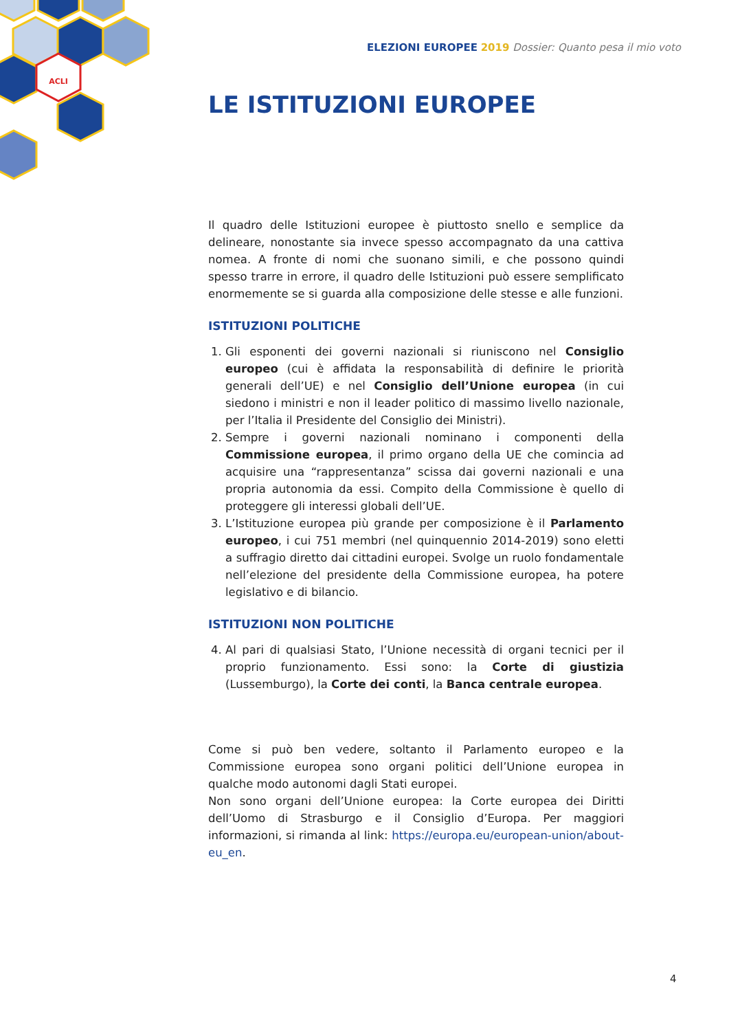ACLI
ELEZIONI EUROPEE 2019 Dossier: Quanto pesa il mio voto
LE ISTITUZIONI EUROPEE
Il quadro delle Istituzioni europee è piuttosto snello e semplice da delineare, nonostante sia invece spesso accompagnato da una cattiva nomea. A fronte di nomi che suonano simili, e che possono quindi spesso trarre in errore, il quadro delle Istituzioni può essere semplificato enormemente se si guarda alla composizione delle stesse e alle funzioni.
ISTITUZIONI POLITICHE
1. Gli esponenti dei governi nazionali si riuniscono nel Consiglio europeo (cui è affidata la responsabilità di definire le priorità generali dell’UE) e nel Consiglio dell’Unione europea (in cui siedono i ministri e non il leader politico di massimo livello nazionale, per l’Italia il Presidente del Consiglio dei Ministri).
2. Sempre i governi nazionali nominano i componenti della Commissione europea, il primo organo della UE che comincia ad acquisire una “rappresentanza” scissa dai governi nazionali e una propria autonomia da essi. Compito della Commissione è quello di proteggere gli interessi globali dell’UE.
3. L’Istituzione europea più grande per composizione è il Parlamento europeo, i cui 751 membri (nel quinquennio 2014-2019) sono eletti a suffragio diretto dai cittadini europei. Svolge un ruolo fondamentale nell’elezione del presidente della Commissione europea, ha potere legislativo e di bilancio.
ISTITUZIONI NON POLITICHE
4. Al pari di qualsiasi Stato, l’Unione necessità di organi tecnici per il proprio funzionamento. Essi sono: la Corte di giustizia (Lussemburgo), la Corte dei conti, la Banca centrale europea.
Come si può ben vedere, soltanto il Parlamento europeo e la Commissione europea sono organi politici dell’Unione europea in qualche modo autonomi dagli Stati europei.
Non sono organi dell’Unione europea: la Corte europea dei Diritti dell’Uomo di Strasburgo e il Consiglio d’Europa. Per maggiori informazioni, si rimanda al link: https://europa.eu/european-union/about-eu_en.
4